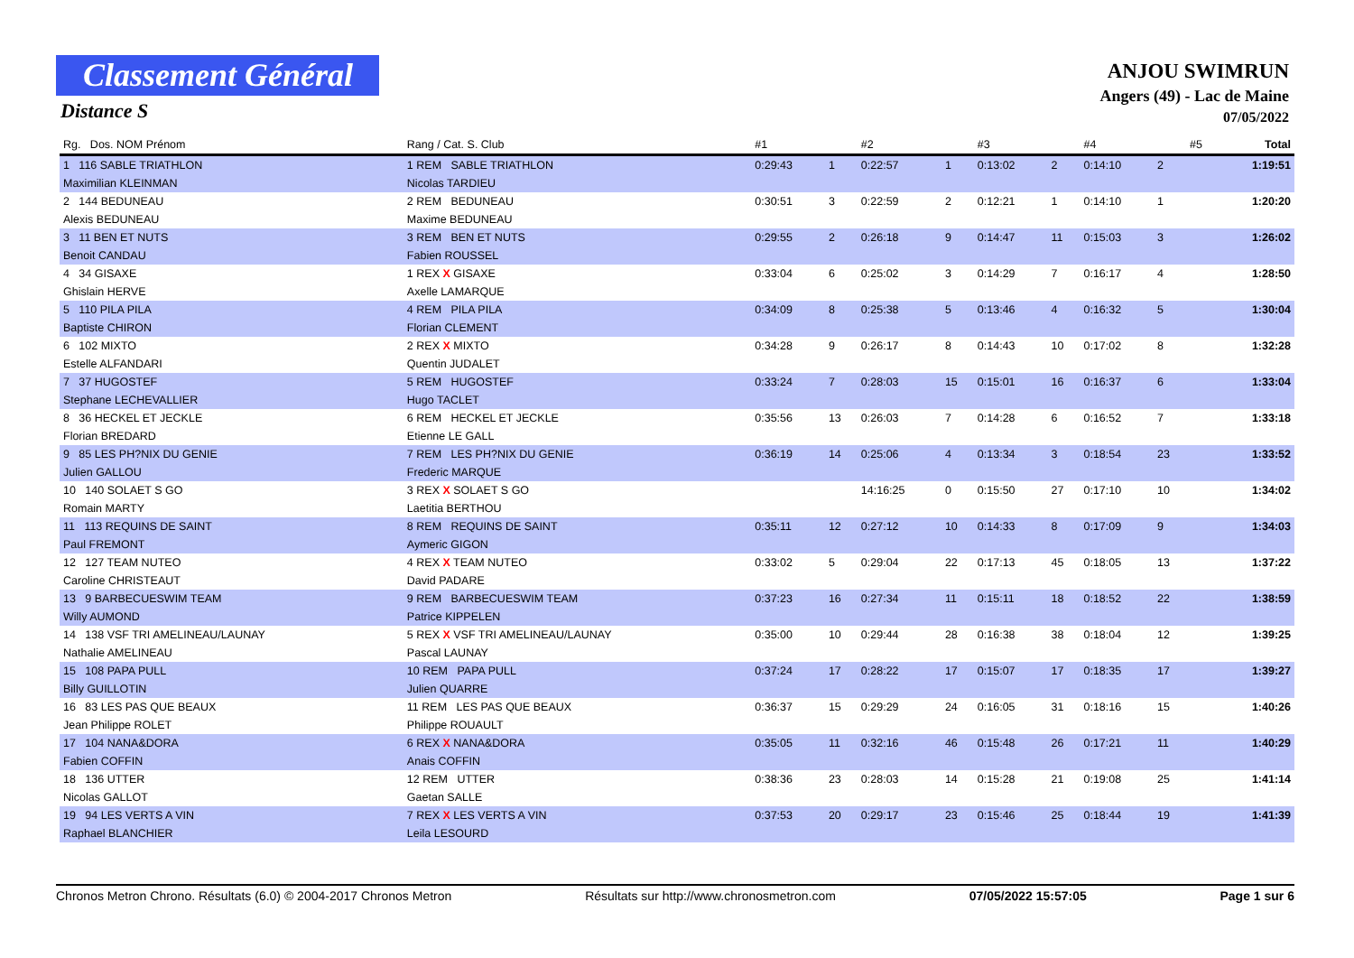Classement Général
Distance S
ANJOU SWIMRUN
Angers (49) - Lac de Maine
07/05/2022
| Rg. Dos. NOM Prénom | Rang / Cat. S. Club | #1 | | #2 | | #3 | | #4 | | #5 | Total |
| --- | --- | --- | --- | --- | --- | --- | --- | --- | --- | --- | --- |
| 1 116 SABLE TRIATHLON | 1 REM SABLE TRIATHLON | 0:29:43 | 1 | 0:22:57 | 1 | 0:13:02 | 2 | 0:14:10 | 2 | | 1:19:51 |
| Maximilian KLEINMAN | Nicolas TARDIEU | | | | | | | | | | |
| 2 144 BEDUNEAU | 2 REM BEDUNEAU | 0:30:51 | 3 | 0:22:59 | 2 | 0:12:21 | 1 | 0:14:10 | 1 | | 1:20:20 |
| Alexis BEDUNEAU | Maxime BEDUNEAU | | | | | | | | | | |
| 3 11 BEN ET NUTS | 3 REM BEN ET NUTS | 0:29:55 | 2 | 0:26:18 | 9 | 0:14:47 | 11 | 0:15:03 | 3 | | 1:26:02 |
| Benoit CANDAU | Fabien ROUSSEL | | | | | | | | | | |
| 4 34 GISAXE | 1 REX X GISAXE | 0:33:04 | 6 | 0:25:02 | 3 | 0:14:29 | 7 | 0:16:17 | 4 | | 1:28:50 |
| Ghislain HERVE | Axelle LAMARQUE | | | | | | | | | | |
| 5 110 PILA PILA | 4 REM PILA PILA | 0:34:09 | 8 | 0:25:38 | 5 | 0:13:46 | 4 | 0:16:32 | 5 | | 1:30:04 |
| Baptiste CHIRON | Florian CLEMENT | | | | | | | | | | |
| 6 102 MIXTO | 2 REX X MIXTO | 0:34:28 | 9 | 0:26:17 | 8 | 0:14:43 | 10 | 0:17:02 | 8 | | 1:32:28 |
| Estelle ALFANDARI | Quentin JUDALET | | | | | | | | | | |
| 7 37 HUGOSTEF | 5 REM HUGOSTEF | 0:33:24 | 7 | 0:28:03 | 15 | 0:15:01 | 16 | 0:16:37 | 6 | | 1:33:04 |
| Stephane LECHEVALLIER | Hugo TACLET | | | | | | | | | | |
| 8 36 HECKEL ET JECKLE | 6 REM HECKEL ET JECKLE | 0:35:56 | 13 | 0:26:03 | 7 | 0:14:28 | 6 | 0:16:52 | 7 | | 1:33:18 |
| Florian BREDARD | Etienne LE GALL | | | | | | | | | | |
| 9 85 LES PH?NIX DU GENIE | 7 REM LES PH?NIX DU GENIE | 0:36:19 | 14 | 0:25:06 | 4 | 0:13:34 | 3 | 0:18:54 | 23 | | 1:33:52 |
| Julien GALLOU | Frederic MARQUE | | | | | | | | | | |
| 10 140 SOLAET S GO | 3 REX X SOLAET S GO | | | 14:16:25 | 0 | 0:15:50 | 27 | 0:17:10 | 10 | | 1:34:02 |
| Romain MARTY | Laetitia BERTHOU | | | | | | | | | | |
| 11 113 REQUINS DE SAINT | 8 REM REQUINS DE SAINT | 0:35:11 | 12 | 0:27:12 | 10 | 0:14:33 | 8 | 0:17:09 | 9 | | 1:34:03 |
| Paul FREMONT | Aymeric GIGON | | | | | | | | | | |
| 12 127 TEAM NUTEO | 4 REX X TEAM NUTEO | 0:33:02 | 5 | 0:29:04 | 22 | 0:17:13 | 45 | 0:18:05 | 13 | | 1:37:22 |
| Caroline CHRISTEAUT | David PADARE | | | | | | | | | | |
| 13 9 BARBECUESWIM TEAM | 9 REM BARBECUESWIM TEAM | 0:37:23 | 16 | 0:27:34 | 11 | 0:15:11 | 18 | 0:18:52 | 22 | | 1:38:59 |
| Willy AUMOND | Patrice KIPPELEN | | | | | | | | | | |
| 14 138 VSF TRI AMELINEAU/LAUNAY | 5 REX X VSF TRI AMELINEAU/LAUNAY | 0:35:00 | 10 | 0:29:44 | 28 | 0:16:38 | 38 | 0:18:04 | 12 | | 1:39:25 |
| Nathalie AMELINEAU | Pascal LAUNAY | | | | | | | | | | |
| 15 108 PAPA PULL | 10 REM PAPA PULL | 0:37:24 | 17 | 0:28:22 | 17 | 0:15:07 | 17 | 0:18:35 | 17 | | 1:39:27 |
| Billy GUILLOTIN | Julien QUARRE | | | | | | | | | | |
| 16 83 LES PAS QUE BEAUX | 11 REM LES PAS QUE BEAUX | 0:36:37 | 15 | 0:29:29 | 24 | 0:16:05 | 31 | 0:18:16 | 15 | | 1:40:26 |
| Jean Philippe ROLET | Philippe ROUAULT | | | | | | | | | | |
| 17 104 NANA&DORA | 6 REX X NANA&DORA | 0:35:05 | 11 | 0:32:16 | 46 | 0:15:48 | 26 | 0:17:21 | 11 | | 1:40:29 |
| Fabien COFFIN | Anais COFFIN | | | | | | | | | | |
| 18 136 UTTER | 12 REM UTTER | 0:38:36 | 23 | 0:28:03 | 14 | 0:15:28 | 21 | 0:19:08 | 25 | | 1:41:14 |
| Nicolas GALLOT | Gaetan SALLE | | | | | | | | | | |
| 19 94 LES VERTS A VIN | 7 REX X LES VERTS A VIN | 0:37:53 | 20 | 0:29:17 | 23 | 0:15:46 | 25 | 0:18:44 | 19 | | 1:41:39 |
| Raphael BLANCHIER | Leila LESOURD | | | | | | | | | | |
Chronos Metron Chrono. Résultats (6.0) © 2004-2017 Chronos Metron Résultats sur http://www.chronosmetron.com 07/05/2022 15:57:05 Page 1 sur 6